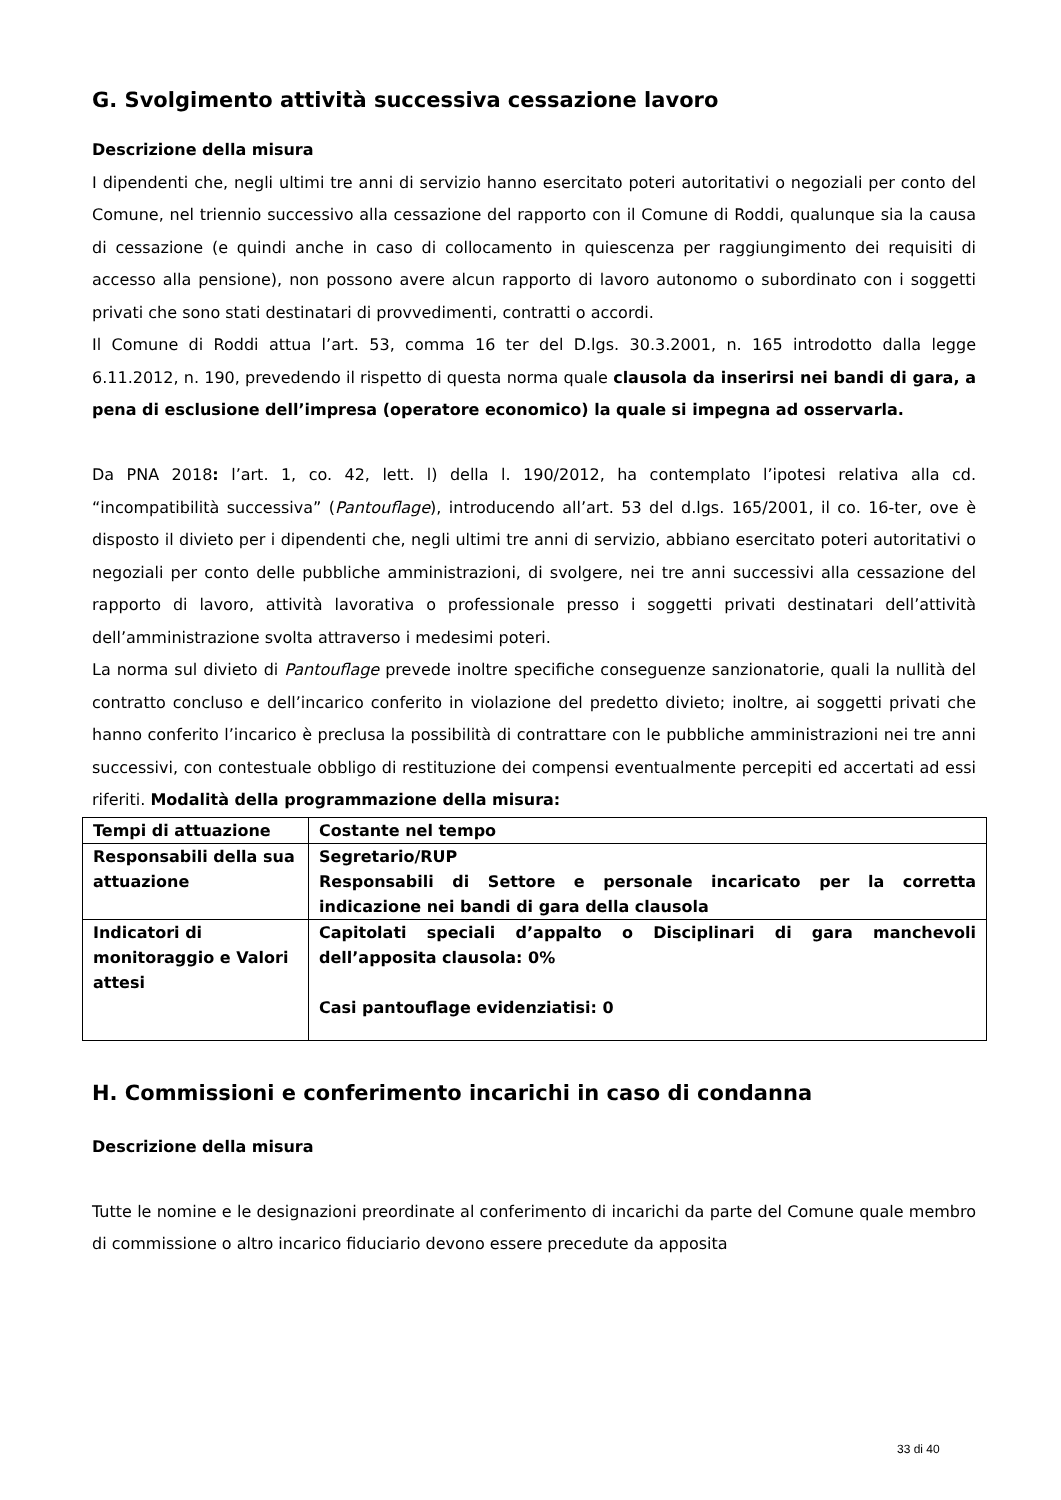G. Svolgimento attività successiva cessazione lavoro
Descrizione della misura
I dipendenti che, negli ultimi tre anni di servizio hanno esercitato poteri autoritativi o negoziali per conto del Comune, nel triennio successivo alla cessazione del rapporto con il Comune di Roddi, qualunque sia la causa di cessazione (e quindi anche in caso di collocamento in quiescenza per raggiungimento dei requisiti di accesso alla pensione), non possono avere alcun rapporto di lavoro autonomo o subordinato con i soggetti privati che sono stati destinatari di provvedimenti, contratti o accordi.
Il Comune di Roddi attua l’art. 53, comma 16 ter del D.lgs. 30.3.2001, n. 165 introdotto dalla legge 6.11.2012, n. 190, prevedendo il rispetto di questa norma quale clausola da inserirsi nei bandi di gara, a pena di esclusione dell’impresa (operatore economico) la quale si impegna ad osservarla.
Da PNA 2018: l’art. 1, co. 42, lett. l) della l. 190/2012, ha contemplato l’ipotesi relativa alla cd. “incompatibilità successiva” (Pantouflage), introducendo all’art. 53 del d.lgs. 165/2001, il co. 16-ter, ove è disposto il divieto per i dipendenti che, negli ultimi tre anni di servizio, abbiano esercitato poteri autoritativi o negoziali per conto delle pubbliche amministrazioni, di svolgere, nei tre anni successivi alla cessazione del rapporto di lavoro, attività lavorativa o professionale presso i soggetti privati destinatari dell’attività dell’amministrazione svolta attraverso i medesimi poteri.
La norma sul divieto di Pantouflage prevede inoltre specifiche conseguenze sanzionatorie, quali la nullità del contratto concluso e dell’incarico conferito in violazione del predetto divieto; inoltre, ai soggetti privati che hanno conferito l’incarico è preclusa la possibilità di contrattare con le pubbliche amministrazioni nei tre anni successivi, con contestuale obbligo di restituzione dei compensi eventualmente percepiti ed accertati ad essi riferiti. Modalità della programmazione della misura:
| Tempi di attuazione | Costante nel tempo |
| Responsabili della sua attuazione | Segretario/RUP Responsabili di Settore e personale incaricato per la corretta indicazione nei bandi di gara della clausola |
| Indicatori di monitoraggio e Valori attesi | Capitolati speciali d’appalto o Disciplinari di gara manchevoli dell’apposita clausola: 0% Casi pantouflage evidenziatisi: 0 |
H. Commissioni e conferimento incarichi in caso di condanna
Descrizione della misura
Tutte le nomine e le designazioni preordinate al conferimento di incarichi da parte del Comune quale membro di commissione o altro incarico fiduciario devono essere precedute da apposita
33 di 40